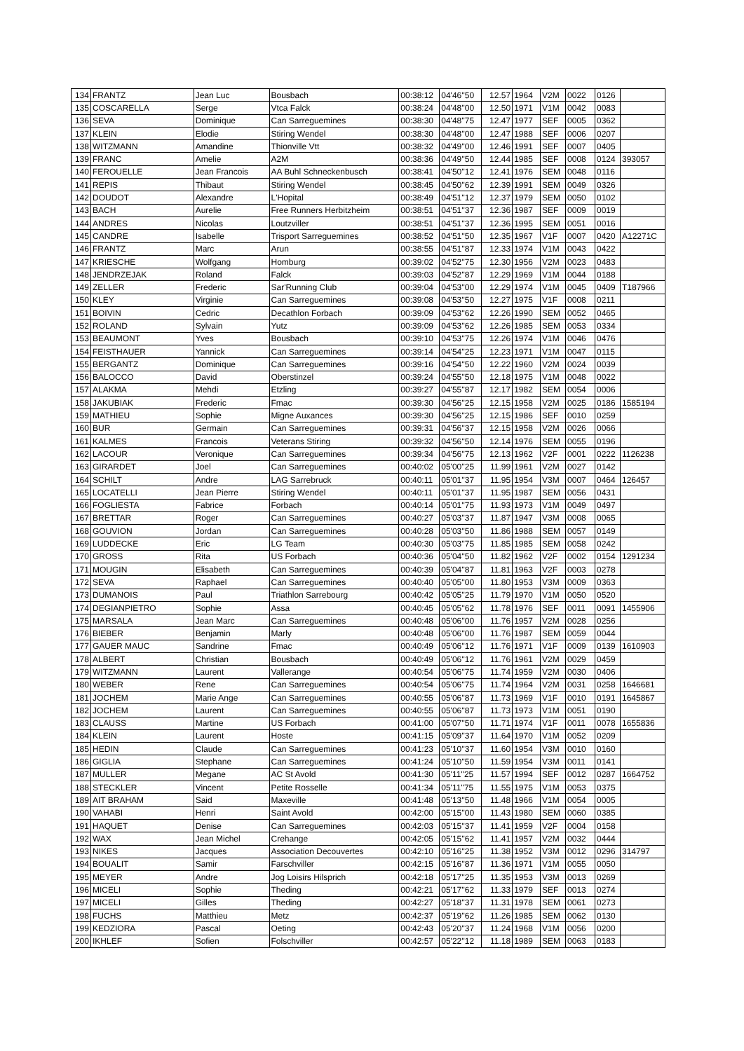| 134 | FRANTZ | Jean Luc | Bousbach | 00:38:12 | 04'46''50 | 12.57 | 1964 | V2M | 0022 | 0126 | |
| 135 | COSCARELLA | Serge | Vtca Falck | 00:38:24 | 04'48''00 | 12.50 | 1971 | V1M | 0042 | 0083 | |
| 136 | SEVA | Dominique | Can Sarreguemines | 00:38:30 | 04'48''75 | 12.47 | 1977 | SEF | 0005 | 0362 | |
| 137 | KLEIN | Elodie | Stiring Wendel | 00:38:30 | 04'48''00 | 12.47 | 1988 | SEF | 0006 | 0207 | |
| 138 | WITZMANN | Amandine | Thionville Vtt | 00:38:32 | 04'49''00 | 12.46 | 1991 | SEF | 0007 | 0405 | |
| 139 | FRANC | Amelie | A2M | 00:38:36 | 04'49''50 | 12.44 | 1985 | SEF | 0008 | 0124 | 393057 |
| 140 | FEROUELLE | Jean Francois | AA Buhl Schneckenbusch | 00:38:41 | 04'50''12 | 12.41 | 1976 | SEM | 0048 | 0116 | |
| 141 | REPIS | Thibaut | Stiring Wendel | 00:38:45 | 04'50''62 | 12.39 | 1991 | SEM | 0049 | 0326 | |
| 142 | DOUDOT | Alexandre | L'Hopital | 00:38:49 | 04'51''12 | 12.37 | 1979 | SEM | 0050 | 0102 | |
| 143 | BACH | Aurelie | Free Runners Herbitzheim | 00:38:51 | 04'51''37 | 12.36 | 1987 | SEF | 0009 | 0019 | |
| 144 | ANDRES | Nicolas | Loutzviller | 00:38:51 | 04'51''37 | 12.36 | 1995 | SEM | 0051 | 0016 | |
| 145 | CANDRE | Isabelle | Trisport Sarreguemines | 00:38:52 | 04'51''50 | 12.35 | 1967 | V1F | 0007 | 0420 | A12271C |
| 146 | FRANTZ | Marc | Arun | 00:38:55 | 04'51''87 | 12.33 | 1974 | V1M | 0043 | 0422 | |
| 147 | KRIESCHE | Wolfgang | Homburg | 00:39:02 | 04'52''75 | 12.30 | 1956 | V2M | 0023 | 0483 | |
| 148 | JENDRZEJAK | Roland | Falck | 00:39:03 | 04'52''87 | 12.29 | 1969 | V1M | 0044 | 0188 | |
| 149 | ZELLER | Frederic | Sar'Running Club | 00:39:04 | 04'53''00 | 12.29 | 1974 | V1M | 0045 | 0409 | T187966 |
| 150 | KLEY | Virginie | Can Sarreguemines | 00:39:08 | 04'53''50 | 12.27 | 1975 | V1F | 0008 | 0211 | |
| 151 | BOIVIN | Cedric | Decathlon Forbach | 00:39:09 | 04'53''62 | 12.26 | 1990 | SEM | 0052 | 0465 | |
| 152 | ROLAND | Sylvain | Yutz | 00:39:09 | 04'53''62 | 12.26 | 1985 | SEM | 0053 | 0334 | |
| 153 | BEAUMONT | Yves | Bousbach | 00:39:10 | 04'53''75 | 12.26 | 1974 | V1M | 0046 | 0476 | |
| 154 | FEISTHAUER | Yannick | Can Sarreguemines | 00:39:14 | 04'54''25 | 12.23 | 1971 | V1M | 0047 | 0115 | |
| 155 | BERGANTZ | Dominique | Can Sarreguemines | 00:39:16 | 04'54''50 | 12.22 | 1960 | V2M | 0024 | 0039 | |
| 156 | BALOCCO | David | Oberstinzel | 00:39:24 | 04'55''50 | 12.18 | 1975 | V1M | 0048 | 0022 | |
| 157 | ALAKMA | Mehdi | Etzling | 00:39:27 | 04'55''87 | 12.17 | 1982 | SEM | 0054 | 0006 | |
| 158 | JAKUBIAK | Frederic | Fmac | 00:39:30 | 04'56''25 | 12.15 | 1958 | V2M | 0025 | 0186 | 1585194 |
| 159 | MATHIEU | Sophie | Migne Auxances | 00:39:30 | 04'56''25 | 12.15 | 1986 | SEF | 0010 | 0259 | |
| 160 | BUR | Germain | Can Sarreguemines | 00:39:31 | 04'56''37 | 12.15 | 1958 | V2M | 0026 | 0066 | |
| 161 | KALMES | Francois | Veterans Stiring | 00:39:32 | 04'56''50 | 12.14 | 1976 | SEM | 0055 | 0196 | |
| 162 | LACOUR | Veronique | Can Sarreguemines | 00:39:34 | 04'56''75 | 12.13 | 1962 | V2F | 0001 | 0222 | 1126238 |
| 163 | GIRARDET | Joel | Can Sarreguemines | 00:40:02 | 05'00''25 | 11.99 | 1961 | V2M | 0027 | 0142 | |
| 164 | SCHILT | Andre | LAG Sarrebruck | 00:40:11 | 05'01''37 | 11.95 | 1954 | V3M | 0007 | 0464 | 126457 |
| 165 | LOCATELLI | Jean Pierre | Stiring Wendel | 00:40:11 | 05'01''37 | 11.95 | 1987 | SEM | 0056 | 0431 | |
| 166 | FOGLIESTA | Fabrice | Forbach | 00:40:14 | 05'01''75 | 11.93 | 1973 | V1M | 0049 | 0497 | |
| 167 | BRETTAR | Roger | Can Sarreguemines | 00:40:27 | 05'03''37 | 11.87 | 1947 | V3M | 0008 | 0065 | |
| 168 | GOUVION | Jordan | Can Sarreguemines | 00:40:28 | 05'03''50 | 11.86 | 1988 | SEM | 0057 | 0149 | |
| 169 | LUDDECKE | Eric | LG Team | 00:40:30 | 05'03''75 | 11.85 | 1985 | SEM | 0058 | 0242 | |
| 170 | GROSS | Rita | US Forbach | 00:40:36 | 05'04''50 | 11.82 | 1962 | V2F | 0002 | 0154 | 1291234 |
| 171 | MOUGIN | Elisabeth | Can Sarreguemines | 00:40:39 | 05'04''87 | 11.81 | 1963 | V2F | 0003 | 0278 | |
| 172 | SEVA | Raphael | Can Sarreguemines | 00:40:40 | 05'05''00 | 11.80 | 1953 | V3M | 0009 | 0363 | |
| 173 | DUMANOIS | Paul | Triathlon Sarrebourg | 00:40:42 | 05'05''25 | 11.79 | 1970 | V1M | 0050 | 0520 | |
| 174 | DEGIANPIETRO | Sophie | Assa | 00:40:45 | 05'05''62 | 11.78 | 1976 | SEF | 0011 | 0091 | 1455906 |
| 175 | MARSALA | Jean Marc | Can Sarreguemines | 00:40:48 | 05'06''00 | 11.76 | 1957 | V2M | 0028 | 0256 | |
| 176 | BIEBER | Benjamin | Marly | 00:40:48 | 05'06''00 | 11.76 | 1987 | SEM | 0059 | 0044 | |
| 177 | GAUER MAUC | Sandrine | Fmac | 00:40:49 | 05'06''12 | 11.76 | 1971 | V1F | 0009 | 0139 | 1610903 |
| 178 | ALBERT | Christian | Bousbach | 00:40:49 | 05'06''12 | 11.76 | 1961 | V2M | 0029 | 0459 | |
| 179 | WITZMANN | Laurent | Vallerange | 00:40:54 | 05'06''75 | 11.74 | 1959 | V2M | 0030 | 0406 | |
| 180 | WEBER | Rene | Can Sarreguemines | 00:40:54 | 05'06''75 | 11.74 | 1964 | V2M | 0031 | 0258 | 1646681 |
| 181 | JOCHEM | Marie Ange | Can Sarreguemines | 00:40:55 | 05'06''87 | 11.73 | 1969 | V1F | 0010 | 0191 | 1645867 |
| 182 | JOCHEM | Laurent | Can Sarreguemines | 00:40:55 | 05'06''87 | 11.73 | 1973 | V1M | 0051 | 0190 | |
| 183 | CLAUSS | Martine | US Forbach | 00:41:00 | 05'07''50 | 11.71 | 1974 | V1F | 0011 | 0078 | 1655836 |
| 184 | KLEIN | Laurent | Hoste | 00:41:15 | 05'09''37 | 11.64 | 1970 | V1M | 0052 | 0209 | |
| 185 | HEDIN | Claude | Can Sarreguemines | 00:41:23 | 05'10''37 | 11.60 | 1954 | V3M | 0010 | 0160 | |
| 186 | GIGLIA | Stephane | Can Sarreguemines | 00:41:24 | 05'10''50 | 11.59 | 1954 | V3M | 0011 | 0141 | |
| 187 | MULLER | Megane | AC St Avold | 00:41:30 | 05'11''25 | 11.57 | 1994 | SEF | 0012 | 0287 | 1664752 |
| 188 | STECKLER | Vincent | Petite Rosselle | 00:41:34 | 05'11''75 | 11.55 | 1975 | V1M | 0053 | 0375 | |
| 189 | AIT BRAHAM | Said | Maxeville | 00:41:48 | 05'13''50 | 11.48 | 1966 | V1M | 0054 | 0005 | |
| 190 | VAHABI | Henri | Saint Avold | 00:42:00 | 05'15''00 | 11.43 | 1980 | SEM | 0060 | 0385 | |
| 191 | HAQUET | Denise | Can Sarreguemines | 00:42:03 | 05'15''37 | 11.41 | 1959 | V2F | 0004 | 0158 | |
| 192 | WAX | Jean Michel | Crehange | 00:42:05 | 05'15''62 | 11.41 | 1957 | V2M | 0032 | 0444 | |
| 193 | NIKES | Jacques | Association Decouvertes | 00:42:10 | 05'16''25 | 11.38 | 1952 | V3M | 0012 | 0296 | 314797 |
| 194 | BOUALIT | Samir | Farschviller | 00:42:15 | 05'16''87 | 11.36 | 1971 | V1M | 0055 | 0050 | |
| 195 | MEYER | Andre | Jog Loisirs Hilsprich | 00:42:18 | 05'17''25 | 11.35 | 1953 | V3M | 0013 | 0269 | |
| 196 | MICELI | Sophie | Theding | 00:42:21 | 05'17''62 | 11.33 | 1979 | SEF | 0013 | 0274 | |
| 197 | MICELI | Gilles | Theding | 00:42:27 | 05'18''37 | 11.31 | 1978 | SEM | 0061 | 0273 | |
| 198 | FUCHS | Matthieu | Metz | 00:42:37 | 05'19''62 | 11.26 | 1985 | SEM | 0062 | 0130 | |
| 199 | KEDZIORA | Pascal | Oeting | 00:42:43 | 05'20''37 | 11.24 | 1968 | V1M | 0056 | 0200 | |
| 200 | IKHLEF | Sofien | Folschviller | 00:42:57 | 05'22''12 | 11.18 | 1989 | SEM | 0063 | 0183 | |